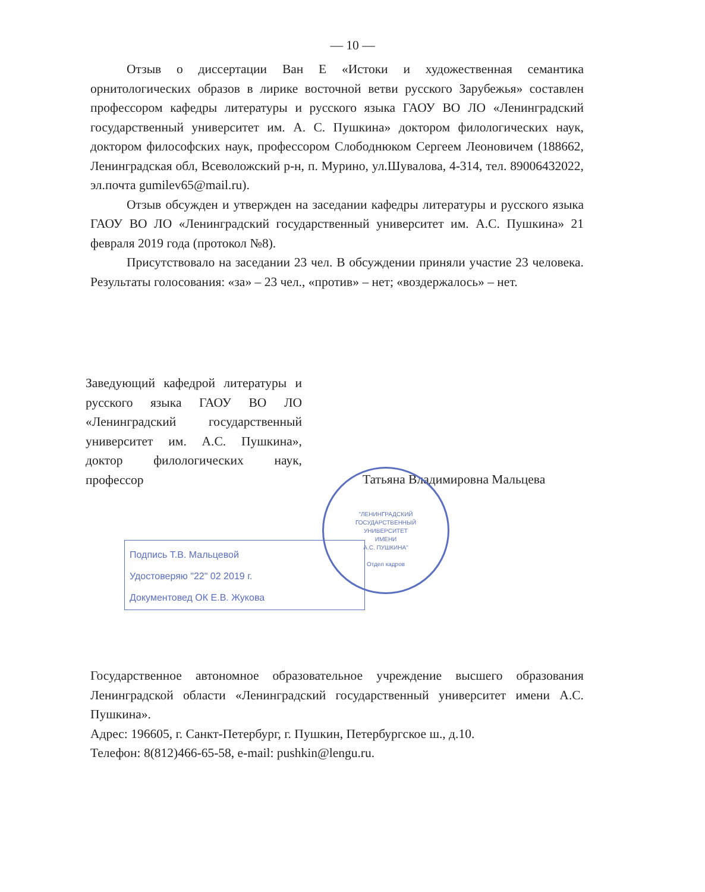— 10 —
Отзыв о диссертации Ван Е «Истоки и художественная семантика орнитологических образов в лирике восточной ветви русского Зарубежья» составлен профессором кафедры литературы и русского языка ГАОУ ВО ЛО «Ленинградский государственный университет им. А. С. Пушкина» доктором филологических наук, доктором философских наук, профессором Слободнюком Сергеем Леоновичем (188662, Ленинградская обл, Всеволожский р-н, п. Мурино, ул.Шувалова, 4-314, тел. 89006432022, эл.почта gumilev65@mail.ru).
Отзыв обсужден и утвержден на заседании кафедры литературы и русского языка ГАОУ ВО ЛО «Ленинградский государственный университет им. А.С. Пушкина» 21 февраля 2019 года (протокол №8).
Присутствовало на заседании 23 чел. В обсуждении приняли участие 23 человека. Результаты голосования: «за» – 23 чел., «против» – нет; «воздержалось» – нет.
Заведующий кафедрой литературы и русского языка ГАОУ ВО ЛО «Ленинградский государственный университет им. А.С. Пушкина», доктор филологических наук, профессор
Татьяна Владимировна Мальцева
"ЛЕНИНГРАДСКИЙ
ГОСУДАРСТВЕННЫЙ
УНИВЕРСИТЕТ
ИМЕНИ
А.С. ПУШКИНА"
Отдел кадров
Подпись Т.В. Мальцевой
Удостоверяю "22" 02 2019 г.
Документовед ОК Е.В. Жукова
Государственное автономное образовательное учреждение высшего образования Ленинградской области «Ленинградский государственный университет имени А.С. Пушкина».
Адрес: 196605, г. Санкт-Петербург, г. Пушкин, Петербургское ш., д.10.
Телефон: 8(812)466-65-58, e-mail: pushkin@lengu.ru.